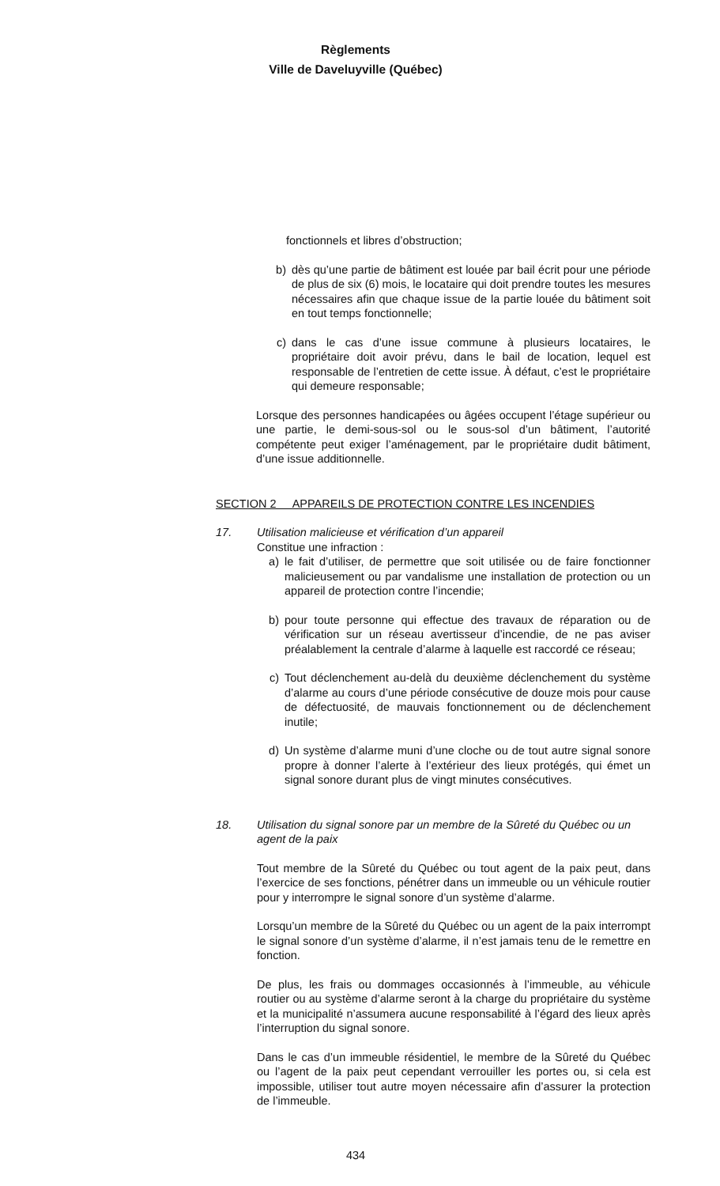Règlements
Ville de Daveluyville (Québec)
fonctionnels et libres d’obstruction;
b) dès qu’une partie de bâtiment est louée par bail écrit pour une période de plus de six (6) mois, le locataire qui doit prendre toutes les mesures nécessaires afin que chaque issue de la partie louée du bâtiment soit en tout temps fonctionnelle;
c) dans le cas d’une issue commune à plusieurs locataires, le propriétaire doit avoir prévu, dans le bail de location, lequel est responsable de l’entretien de cette issue. À défaut, c’est le propriétaire qui demeure responsable;
Lorsque des personnes handicapées ou âgées occupent l’étage supérieur ou une partie, le demi-sous-sol ou le sous-sol d’un bâtiment, l’autorité compétente peut exiger l’aménagement, par le propriétaire dudit bâtiment, d’une issue additionnelle.
SECTION 2 APPAREILS DE PROTECTION CONTRE LES INCENDIES
17. Utilisation malicieuse et vérification d’un appareil
Constitue une infraction :
a) le fait d’utiliser, de permettre que soit utilisée ou de faire fonctionner malicieusement ou par vandalisme une installation de protection ou un appareil de protection contre l’incendie;
b) pour toute personne qui effectue des travaux de réparation ou de vérification sur un réseau avertisseur d’incendie, de ne pas aviser préalablement la centrale d’alarme à laquelle est raccordé ce réseau;
c) Tout déclenchement au-delà du deuxième déclenchement du système d’alarme au cours d’une période consécutive de douze mois pour cause de défectuosité, de mauvais fonctionnement ou de déclenchement inutile;
d) Un système d’alarme muni d’une cloche ou de tout autre signal sonore propre à donner l’alerte à l’extérieur des lieux protégés, qui émet un signal sonore durant plus de vingt minutes consécutives.
18. Utilisation du signal sonore par un membre de la Sûreté du Québec ou un agent de la paix
Tout membre de la Sûreté du Québec ou tout agent de la paix peut, dans l’exercice de ses fonctions, pénétrer dans un immeuble ou un véhicule routier pour y interrompre le signal sonore d’un système d’alarme.
Lorsqu’un membre de la Sûreté du Québec ou un agent de la paix interrompt le signal sonore d’un système d’alarme, il n’est jamais tenu de le remettre en fonction.
De plus, les frais ou dommages occasionnés à l’immeuble, au véhicule routier ou au système d’alarme seront à la charge du propriétaire du système et la municipalité n’assumera aucune responsabilité à l’égard des lieux après l’interruption du signal sonore.
Dans le cas d’un immeuble résidentiel, le membre de la Sûreté du Québec ou l’agent de la paix peut cependant verrouiller les portes ou, si cela est impossible, utiliser tout autre moyen nécessaire afin d’assurer la protection de l’immeuble.
434